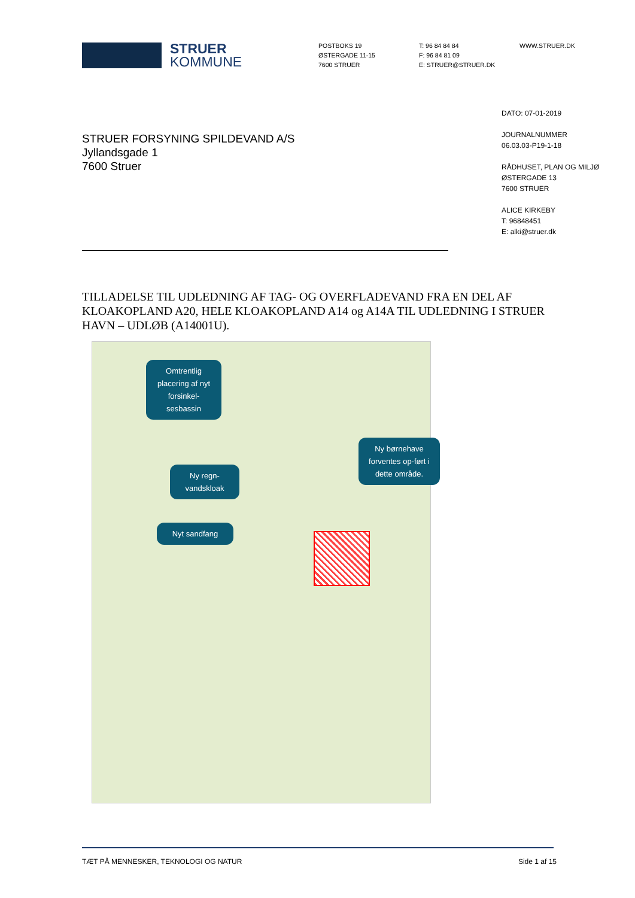STRUER
KOMMUNE
POSTBOKS 19
ØSTERGADE 11-15
7600 STRUER
T: 96 84 84 84
F: 96 84 81 09
E: STRUER@STRUER.DK
WWW.STRUER.DK
DATO: 07-01-2019
JOURNALNUMMER
06.03.03-P19-1-18
RÅDHUSET, PLAN OG MILJØ
ØSTERGADE 13
7600 STRUER
ALICE KIRKEBY
T: 96848451
E: alki@struer.dk
STRUER FORSYNING SPILDEVAND A/S
Jyllandsgade 1
7600 Struer
TILLADELSE TIL UDLEDNING AF TAG- OG OVERFLADEVAND FRA EN DEL AF KLOAKOPLAND A20, HELE KLOAKOPLAND A14 og A14A TIL UDLEDNING I STRUER HAVN – UDLØB (A14001U).
Omtrentlig placering af nyt forsinkel-sesbassin
Ny regn-vandskloak
Nyt sandfang
Ny børnehave forventes op-ført i dette område.
TÆT PÅ MENNESKER, TEKNOLOGI OG NATUR Side 1 af 15